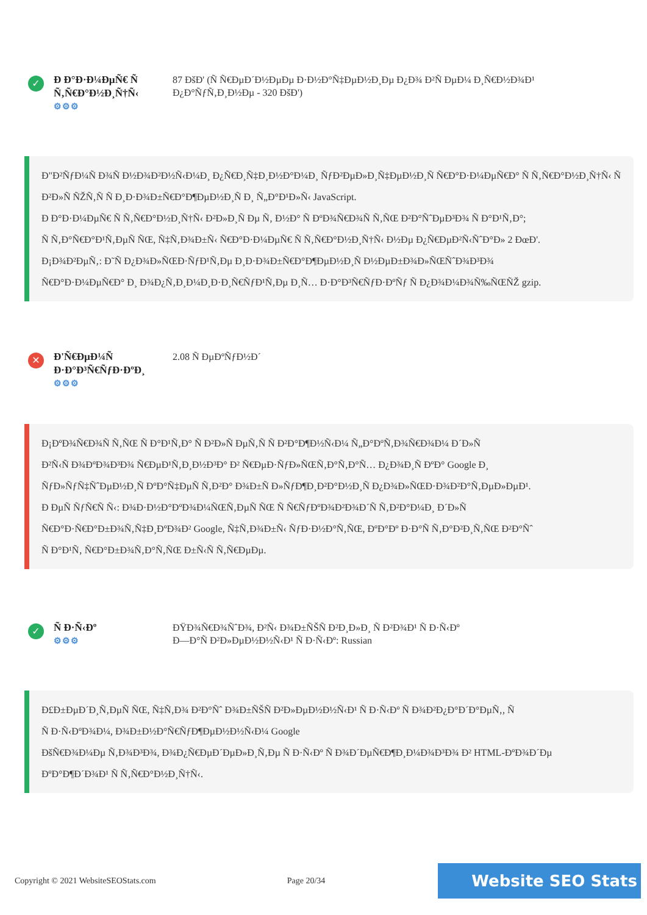✓
Ð Ð°Ð·Ð¼ÐµÑ€ Ñ Ñ‚Ñ€Ð°Ð½Ð¸Ñ†Ñ‹
⚙⚙⚙
87 ÐšÐ' (Ñ Ñ€ÐµÐ´Ð½ÐµÐµ Ð·Ð½Ð°Ñ‡ÐµÐ½Ð¸Ðµ Ð¿Ð¾ Ð²Ñ ÐµÐ¼ Ð¸Ñ€Ð½Ð¾Ð¹ Ð¿Ð°ÑƒÑ‚Ð¸Ð½Ðµ - 320 ÐšÐ')
Ð"Ð²ÑƒÐ¼Ñ Ð¾Ñ Ð½Ð¾Ð²Ð½Ñ‹Ð¼Ð¸ Ð¿Ñ€Ð¸Ñ‡Ð¸Ð½Ð°Ð¼Ð¸ ÑƒÐ²ÐµÐ»Ð¸Ñ‡ÐµÐ½Ð¸Ñ Ñ€Ð°Ð·Ð¼ÐµÑ€Ð° Ñ Ñ‚Ñ€Ð°Ð½Ð¸Ñ†Ñ‹ Ñ Ð²Ð»Ñ ÑŽÑ‚Ñ Ñ Ð¸Ð·Ð¾Ð±Ñ€Ð°Ð¶ÐµÐ½Ð¸Ñ Ð¸ Ñ„Ð°Ð¹Ð»Ñ‹ JavaScript.
Ð Ð°Ð·Ð¼ÐµÑ€ Ñ Ñ‚Ñ€Ð°Ð½Ð¸Ñ†Ñ‹ Ð²Ð»Ð¸Ñ Ðµ Ñ‚ Ð½Ð° Ñ ÐºÐ¾Ñ€Ð¾Ñ Ñ‚ÑŒ Ð²Ð°ÑˆÐµÐ³Ð¾ Ñ Ð°Ð¹Ñ‚Ð°;
Ñ Ñ‚Ð°Ñ€Ð°Ð¹Ñ‚ÐµÑ ÑŒ, Ñ‡Ñ‚Ð¾Ð±Ñ‹ Ñ€Ð°Ð·Ð¼ÐµÑ€ Ñ Ñ‚Ñ€Ð°Ð½Ð¸Ñ†Ñ‹ Ð½Ðµ Ð¿Ñ€ÐµÐ²Ñ‹ÑˆÐ°Ð» 2 ÐœÐ'.
Ð¡Ð¾Ð²ÐµÑ‚: Ð˜Ñ Ð¿Ð¾Ð»ÑŒÐ·ÑƒÐ¹Ñ‚Ðµ Ð¸Ð·Ð¾Ð±Ñ€Ð°Ð¶ÐµÐ½Ð¸Ñ Ð½ÐµÐ±Ð¾Ð»ÑŒÑˆÐ¾Ð³Ð¾
Ñ€Ð°Ð·Ð¼ÐµÑ€Ð° Ð¸ Ð¾Ð¿Ñ‚Ð¸Ð¼Ð¸Ð·Ð¸Ñ€ÑƒÐ¹Ñ‚Ðµ Ð¸Ñ… Ð·Ð°Ð³Ñ€ÑƒÐ·ÐºÑƒ Ñ Ð¿Ð¾Ð¼Ð¾Ñ‰ÑŒÑŽ gzip.
✕
Ð'Ñ€ÐµÐ¼Ñ Ð·Ð°Ð³Ñ€ÑƒÐ·ÐºÐ¸
⚙⚙⚙
2.08 Ñ ÐµÐºÑƒÐ½Ð´
Ð¡ÐºÐ¾Ñ€Ð¾Ñ Ñ‚ÑŒ Ñ Ð°Ð¹Ñ‚Ð° Ñ Ð²Ð»Ñ ÐµÑ‚Ñ Ñ Ð²Ð°Ð¶Ð½Ñ‹Ð¼ Ñ„Ð°ÐºÑ‚Ð¾Ñ€Ð¾Ð¼ Ð´Ð»Ñ
Ð²Ñ‹Ñ Ð¾ÐºÐ¾Ð³Ð¾ Ñ€ÐµÐ¹Ñ‚Ð¸Ð½Ð³Ð° Ð² Ñ€ÐµÐ·ÑƒÐ»ÑŒÑ‚Ð°Ñ‚Ð°Ñ… Ð¿Ð¾Ð¸Ñ ÐºÐ° Google Ð¸
ÑƒÐ»ÑƒÑ‡ÑˆÐµÐ½Ð¸Ñ ÐºÐ°Ñ‡ÐµÑ Ñ‚Ð²Ð° Ð¾Ð±Ñ Ð»ÑƒÐ¶Ð¸Ð²Ð°Ð½Ð¸Ñ Ð¿Ð¾Ð»ÑŒÐ·Ð¾Ð²Ð°Ñ‚ÐµÐ»ÐµÐ¹.
Ð ÐµÑ ÑƒÑ€Ñ Ñ‹: Ð¾Ð·Ð½Ð°ÐºÐ¾Ð¼ÑŒÑ‚ÐµÑ ÑŒ Ñ Ñ€ÑƒÐºÐ¾Ð²Ð¾Ð´Ñ Ñ‚Ð²Ð°Ð¼Ð¸ Ð´Ð»Ñ
Ñ€Ð°Ð·Ñ€Ð°Ð±Ð¾Ñ‚Ñ‡Ð¸ÐºÐ¾Ð² Google, Ñ‡Ñ‚Ð¾Ð±Ñ‹ ÑƒÐ·Ð½Ð°Ñ‚ÑŒ, ÐºÐ°Ðº Ð·Ð°Ñ Ñ‚Ð°Ð²Ð¸Ñ‚ÑŒ Ð²Ð°Ñˆ
Ñ Ð°Ð¹Ñ‚ Ñ€Ð°Ð±Ð¾Ñ‚Ð°Ñ‚ÑŒ Ð±Ñ‹Ñ Ñ‚Ñ€ÐµÐµ.
✓
Ñ Ð·Ñ‹Ðº
⚙⚙⚙
ÐŸÐ¾Ñ€Ð¾ÑˆÐ¾, Ð²Ñ‹ Ð¾Ð±ÑŠÑ Ð²Ð¸Ð»Ð¸ Ñ Ð²Ð¾Ð¹ Ñ Ð·Ñ‹Ðº
Ð—Ð°Ñ Ð²Ð»ÐµÐ½Ð½Ñ‹Ð¹ Ñ Ð·Ñ‹Ðº: Russian
Ð£Ð±ÐµÐ´Ð¸Ñ‚ÐµÑ ÑŒ, Ñ‡Ñ‚Ð¾ Ð²Ð°Ñˆ Ð¾Ð±ÑŠÑ Ð²Ð»ÐµÐ½Ð½Ñ‹Ð¹ Ñ Ð·Ñ‹Ðº Ñ Ð¾Ð²Ð¿Ð°Ð´Ð°ÐµÑ‚, Ñ
Ñ Ð·Ñ‹ÐºÐ¾Ð¼, Ð¾Ð±Ð½Ð°Ñ€ÑƒÐ¶ÐµÐ½Ð½Ñ‹Ð¼ Google
ÐšÑ€Ð¾Ð¼Ðµ Ñ‚Ð¾Ð³Ð¾, Ð¾Ð¿Ñ€ÐµÐ´ÐµÐ»Ð¸Ñ‚Ðµ Ñ Ð·Ñ‹Ðº Ñ Ð¾Ð´ÐµÑ€Ð¶Ð¸Ð¼Ð¾Ð³Ð¾ Ð² HTML-ÐºÐ¾Ð´Ðµ
ÐºÐ°Ð¶Ð´Ð¾Ð¹ Ñ Ñ‚Ñ€Ð°Ð½Ð¸Ñ†Ñ‹.
Copyright © 2021 WebsiteSEOStats.com Page 20/34 Website SEO Stats